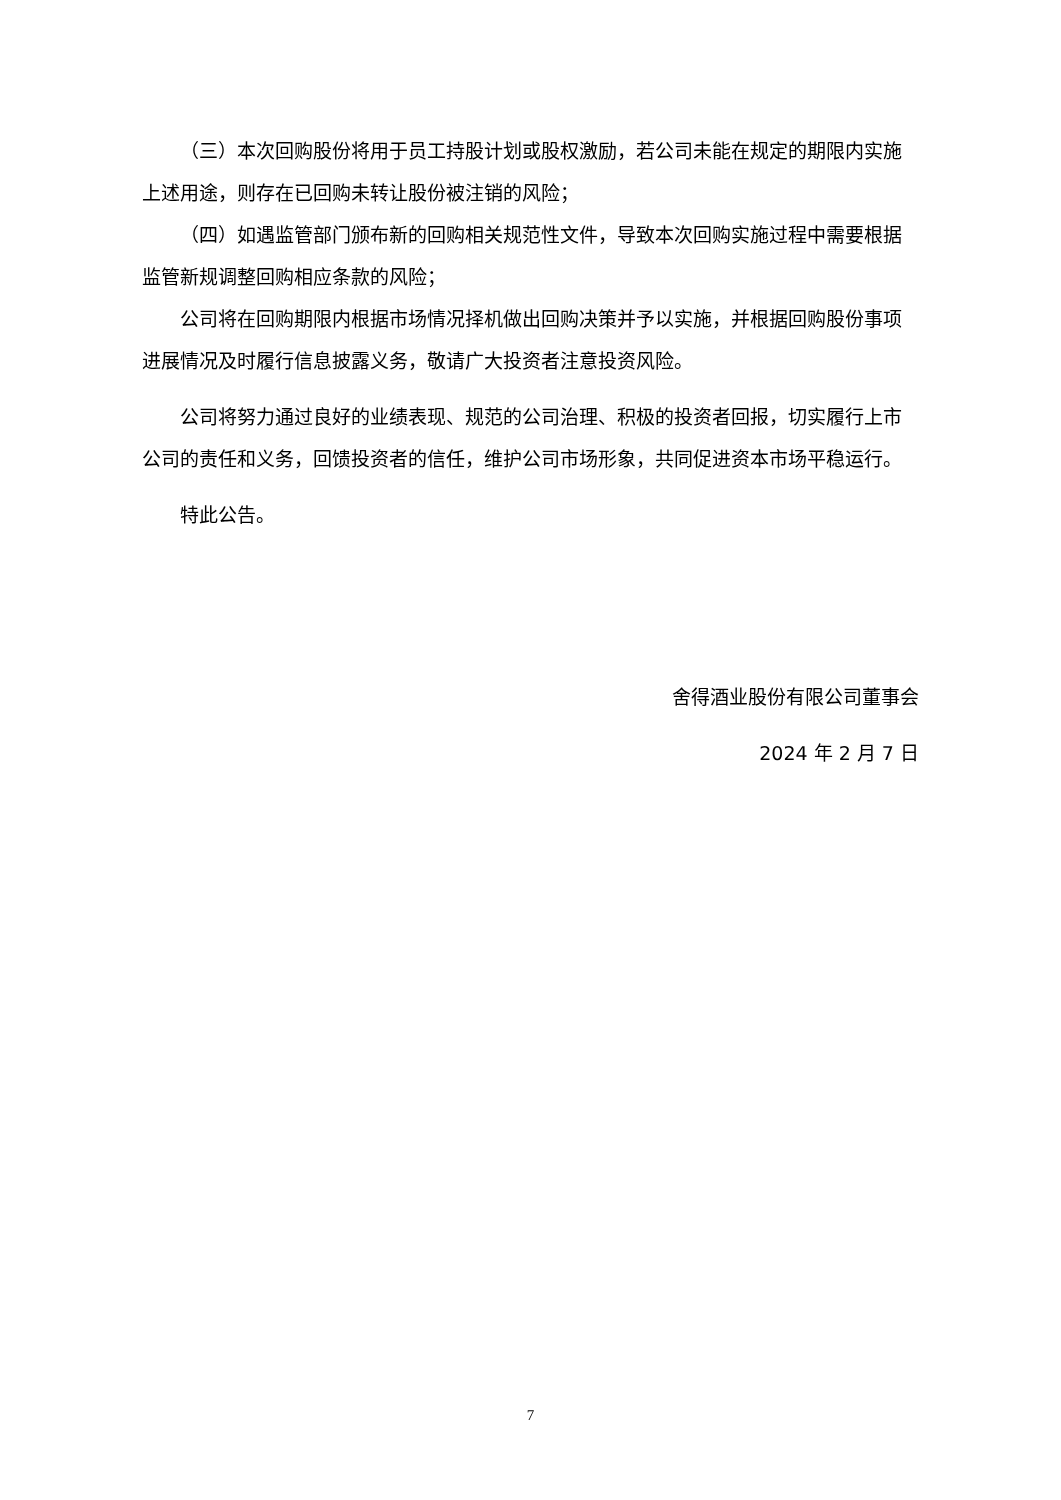（三）本次回购股份将用于员工持股计划或股权激励，若公司未能在规定的期限内实施上述用途，则存在已回购未转让股份被注销的风险；
（四）如遇监管部门颁布新的回购相关规范性文件，导致本次回购实施过程中需要根据监管新规调整回购相应条款的风险；
公司将在回购期限内根据市场情况择机做出回购决策并予以实施，并根据回购股份事项进展情况及时履行信息披露义务，敬请广大投资者注意投资风险。
公司将努力通过良好的业绩表现、规范的公司治理、积极的投资者回报，切实履行上市公司的责任和义务，回馈投资者的信任，维护公司市场形象，共同促进资本市场平稳运行。
特此公告。
舍得酒业股份有限公司董事会
2024 年 2 月 7 日
7